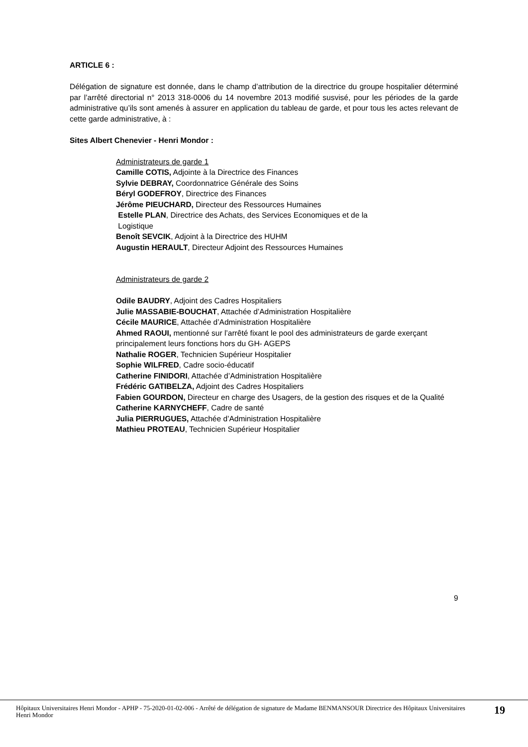ARTICLE 6 :
Délégation de signature est donnée, dans le champ d’attribution de la directrice du groupe hospitalier déterminé par l’arrêté directorial n° 2013 318-0006 du 14 novembre 2013 modifié susvisé, pour les périodes de la garde administrative qu’ils sont amenés à assurer en application du tableau de garde, et pour tous les actes relevant de cette garde administrative, à :
Sites Albert Chenevier - Henri Mondor :
Administrateurs de garde 1
Camille COTIS, Adjointe à la Directrice des Finances
Sylvie DEBRAY, Coordonnatrice Générale des Soins
Béryl GODEFROY, Directrice des Finances
Jérôme PIEUCHARD, Directeur des Ressources Humaines
Estelle PLAN, Directrice des Achats, des Services Economiques et de la
Logistique
Benoît SEVCIK, Adjoint à la Directrice des HUHM
Augustin HERAULT, Directeur Adjoint des Ressources Humaines
Administrateurs de garde 2
Odile BAUDRY, Adjoint des Cadres Hospitaliers
Julie MASSABIE-BOUCHAT, Attachée d’Administration Hospitalière
Cécile MAURICE, Attachée d’Administration Hospitalière
Ahmed RAOUI, mentionné sur l’arrêté fixant le pool des administrateurs de garde exerçant principalement leurs fonctions hors du GH- AGEPS
Nathalie ROGER, Technicien Supérieur Hospitalier
Sophie WILFRED, Cadre socio-éducatif
Catherine FINIDORI, Attachée d’Administration Hospitalière
Frédéric GATIBELZA, Adjoint des Cadres Hospitaliers
Fabien GOURDON, Directeur en charge des Usagers, de la gestion des risques et de la Qualité
Catherine KARNYCHEFF, Cadre de santé
Julia PIERRUGUES, Attachée d’Administration Hospitalière
Mathieu PROTEAU, Technicien Supérieur Hospitalier
9
Hôpitaux Universitaires Henri Mondor - APHP - 75-2020-01-02-006 - Arrêté de délégation de signature de Madame BENMANSOUR Directrice des Hôpitaux Universitaires Henri Mondor
19